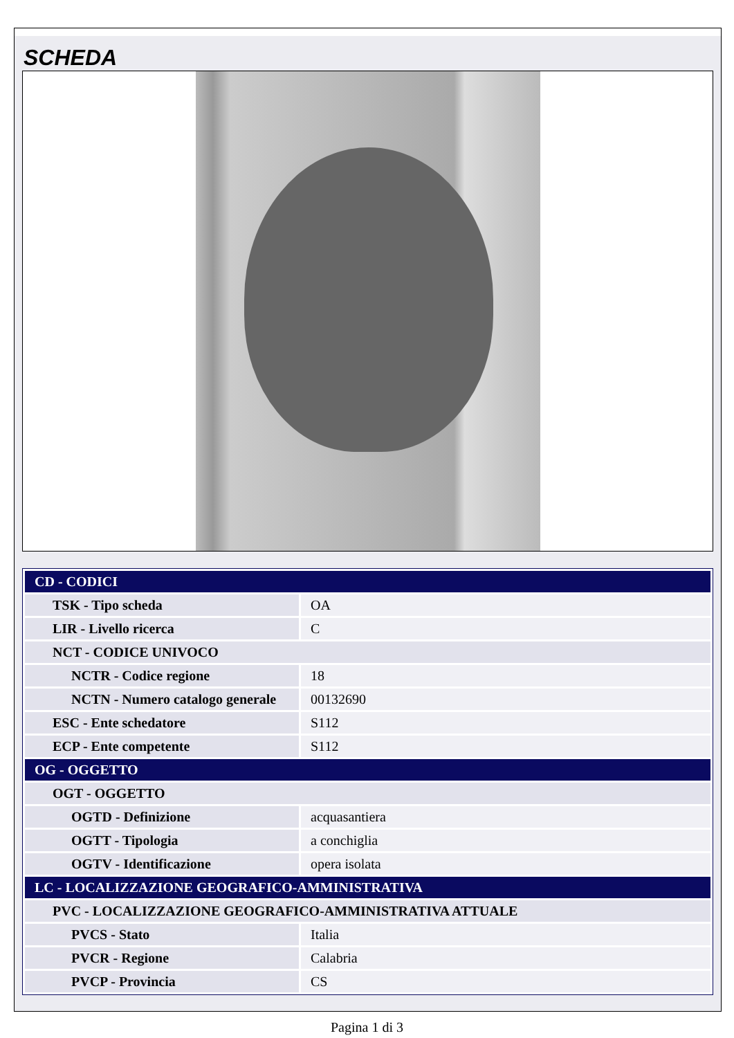SCHEDA
| CD - CODICI | |
| TSK - Tipo scheda | OA |
| LIR - Livello ricerca | C |
| NCT - CODICE UNIVOCO | |
| NCTR - Codice regione | 18 |
| NCTN - Numero catalogo generale | 00132690 |
| ESC - Ente schedatore | S112 |
| ECP - Ente competente | S112 |
| OG - OGGETTO | |
| OGT - OGGETTO | |
| OGTD - Definizione | acquasantiera |
| OGTT - Tipologia | a conchiglia |
| OGTV - Identificazione | opera isolata |
| LC - LOCALIZZAZIONE GEOGRAFICO-AMMINISTRATIVA | |
| PVC - LOCALIZZAZIONE GEOGRAFICO-AMMINISTRATIVA ATTUALE | |
| PVCS - Stato | Italia |
| PVCR - Regione | Calabria |
| PVCP - Provincia | CS |
Pagina 1 di 3